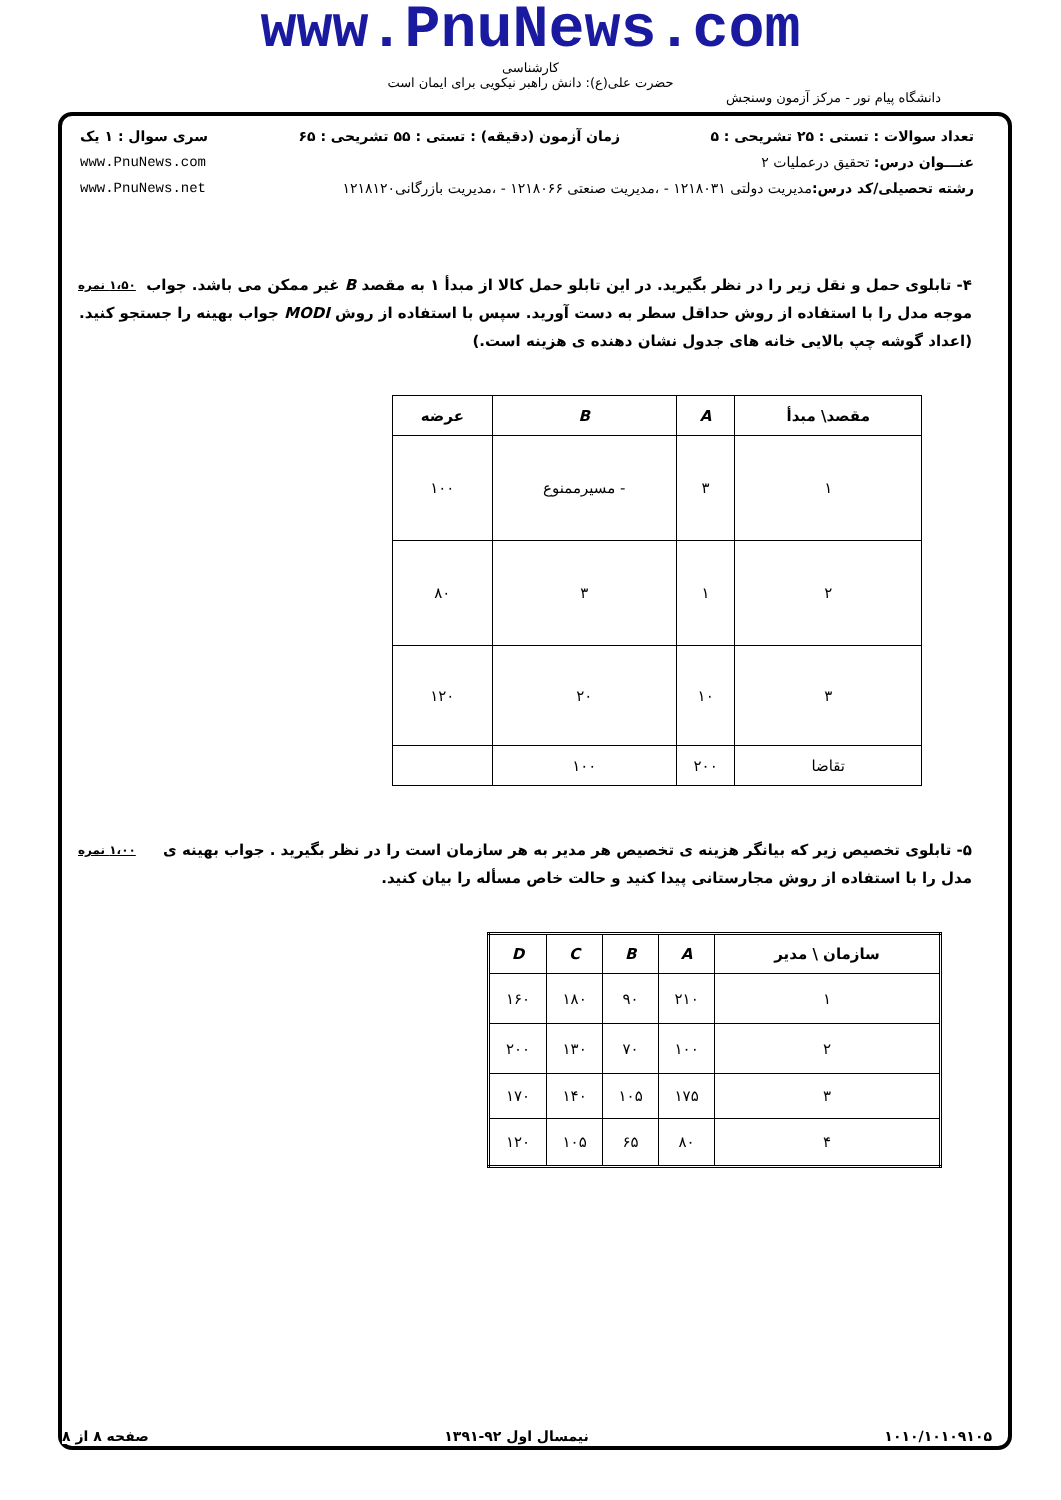www.PnuNews.com
کارشناسی
حضرت علی(ع): دانش راهبر نیکویی برای ایمان است
دانشگاه پیام نور - مرکز آزمون وسنجش
تعداد سوالات : تستی : ۲۵ تشریحی : ۵ زمان آزمون (دقیقه) : تستی : ۵۵ تشریحی : ۶۵ سری سوال : ۱ یک
عنـــوان درس: تحقیق درعملیات ۲ www.PnuNews.com
رشته تحصیلی/کد درس: مدیریت دولتی ۱۲۱۸۰۳۱ - ،مدیریت صنعتی ۱۲۱۸۰۶۶ - ،مدیریت بازرگانی۱۲۱۸۱۲۰ www.PnuNews.net
۱،۵۰ نمره ۴- تابلوی حمل و نقل زیر را در نظر بگیرید. در این تابلو حمل کالا از مبدأ ۱ به مقصد B غیر ممکن می باشد. جواب موجه مدل را با استفاده از روش حداقل سطر به دست آورید. سپس با استفاده از روش MODI جواب بهینه را جستجو کنید.(اعداد گوشه چپ بالایی خانه های جدول نشان دهنده ی هزینه است.)
| مقصد\ مبدأ | A | B | عرضه |
| --- | --- | --- | --- |
| ۱ | ۳ | - مسیرممنوع | ۱۰۰ |
| ۲ | ۱ | ۳ | ۸۰ |
| ۳ | ۱۰ | ۲۰ | ۱۲۰ |
| تقاضا | ۲۰۰ | ۱۰۰ | |
۱،۰۰ نمره ۵- تابلوی تخصیص زیر که بیانگر هزینه ی تخصیص هر مدیر به هر سازمان است را در نظر بگیرید . جواب بهینه ی مدل را با استفاده از روش مجارستانی پیدا کنید و حالت خاص مسأله را بیان کنید.
| سازمان \ مدیر | A | B | C | D |
| --- | --- | --- | --- | --- |
| ۱ | ۲۱۰ | ۹۰ | ۱۸۰ | ۱۶۰ |
| ۲ | ۱۰۰ | ۷۰ | ۱۳۰ | ۲۰۰ |
| ۳ | ۱۷۵ | ۱۰۵ | ۱۴۰ | ۱۷۰ |
| ۴ | ۸۰ | ۶۵ | ۱۰۵ | ۱۲۰ |
۱۰۱۰/۱۰۱۰۹۱۰۵ نیمسال اول ۹۲-۱۳۹۱ صفحه ۸ از ۸